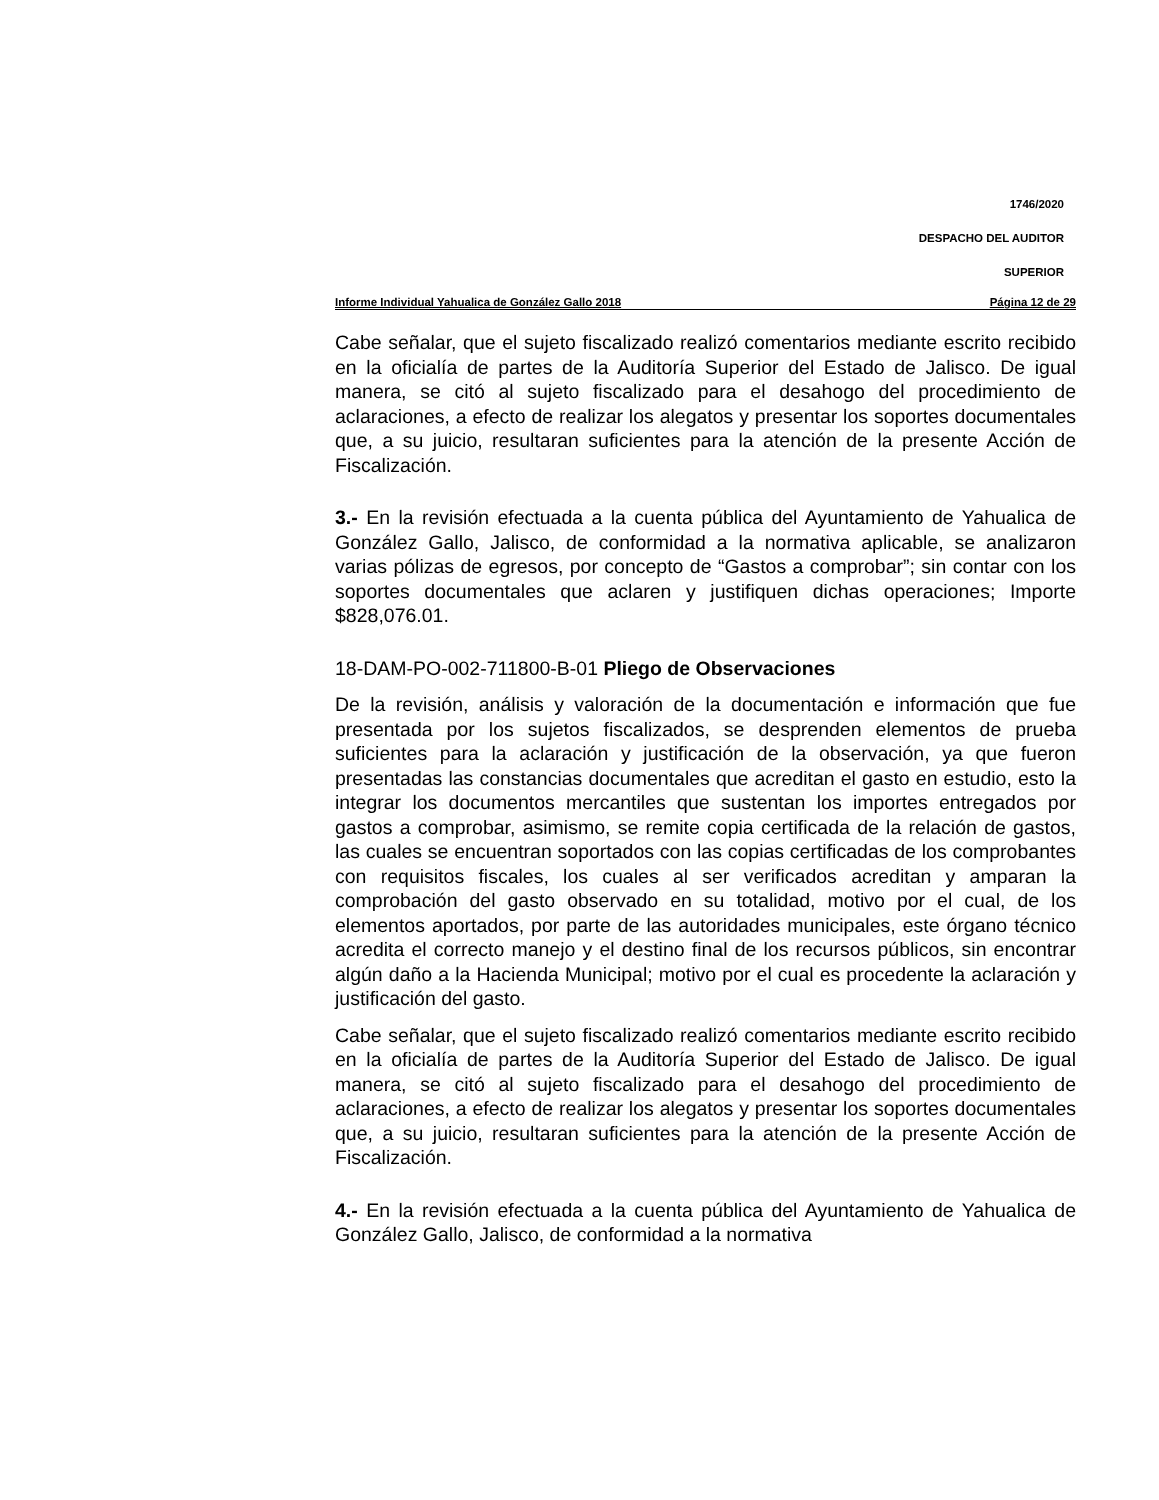1746/2020
DESPACHO DEL AUDITOR
SUPERIOR
Informe Individual Yahualica de González Gallo 2018 Página 12 de 29
Cabe señalar, que el sujeto fiscalizado realizó comentarios mediante escrito recibido en la oficialía de partes de la Auditoría Superior del Estado de Jalisco. De igual manera, se citó al sujeto fiscalizado para el desahogo del procedimiento de aclaraciones, a efecto de realizar los alegatos y presentar los soportes documentales que, a su juicio, resultaran suficientes para la atención de la presente Acción de Fiscalización.
3.- En la revisión efectuada a la cuenta pública del Ayuntamiento de Yahualica de González Gallo, Jalisco, de conformidad a la normativa aplicable, se analizaron varias pólizas de egresos, por concepto de “Gastos a comprobar”; sin contar con los soportes documentales que aclaren y justifiquen dichas operaciones; Importe $828,076.01.
18-DAM-PO-002-711800-B-01 Pliego de Observaciones
De la revisión, análisis y valoración de la documentación e información que fue presentada por los sujetos fiscalizados, se desprenden elementos de prueba suficientes para la aclaración y justificación de la observación, ya que fueron presentadas las constancias documentales que acreditan el gasto en estudio, esto la integrar los documentos mercantiles que sustentan los importes entregados por gastos a comprobar, asimismo, se remite copia certificada de la relación de gastos, las cuales se encuentran soportados con las copias certificadas de los comprobantes con requisitos fiscales, los cuales al ser verificados acreditan y amparan la comprobación del gasto observado en su totalidad, motivo por el cual, de los elementos aportados, por parte de las autoridades municipales, este órgano técnico acredita el correcto manejo y el destino final de los recursos públicos, sin encontrar algún daño a la Hacienda Municipal; motivo por el cual es procedente la aclaración y justificación del gasto.
Cabe señalar, que el sujeto fiscalizado realizó comentarios mediante escrito recibido en la oficialía de partes de la Auditoría Superior del Estado de Jalisco. De igual manera, se citó al sujeto fiscalizado para el desahogo del procedimiento de aclaraciones, a efecto de realizar los alegatos y presentar los soportes documentales que, a su juicio, resultaran suficientes para la atención de la presente Acción de Fiscalización.
4.- En la revisión efectuada a la cuenta pública del Ayuntamiento de Yahualica de González Gallo, Jalisco, de conformidad a la normativa